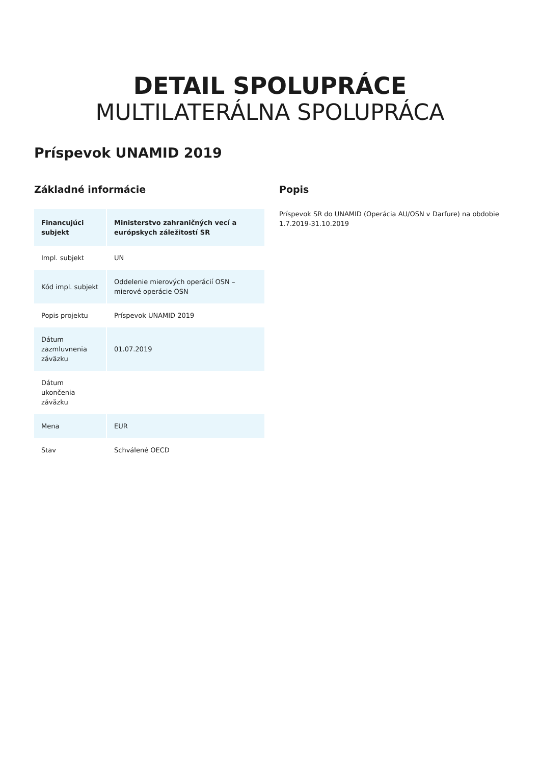DETAIL SPOLUPRÁCE
MULTILATERÁLNA SPOLUPRÁCA
Príspevok UNAMID 2019
Základné informácie
| Financujúci subjekt | Ministerstvo zahraničných vecí a európskych záležitostí SR |
| Impl. subjekt | UN |
| Kód impl. subjekt | Oddelenie mierových operácií OSN – mierové operácie OSN |
| Popis projektu | Príspevok UNAMID 2019 |
| Dátum zazmluvnenia záväzku | 01.07.2019 |
| Dátum ukončenia záväzku | |
| Mena | EUR |
| Stav | Schválené OECD |
Popis
Príspevok SR do UNAMID (Operácia AU/OSN v Darfure) na obdobie 1.7.2019-31.10.2019